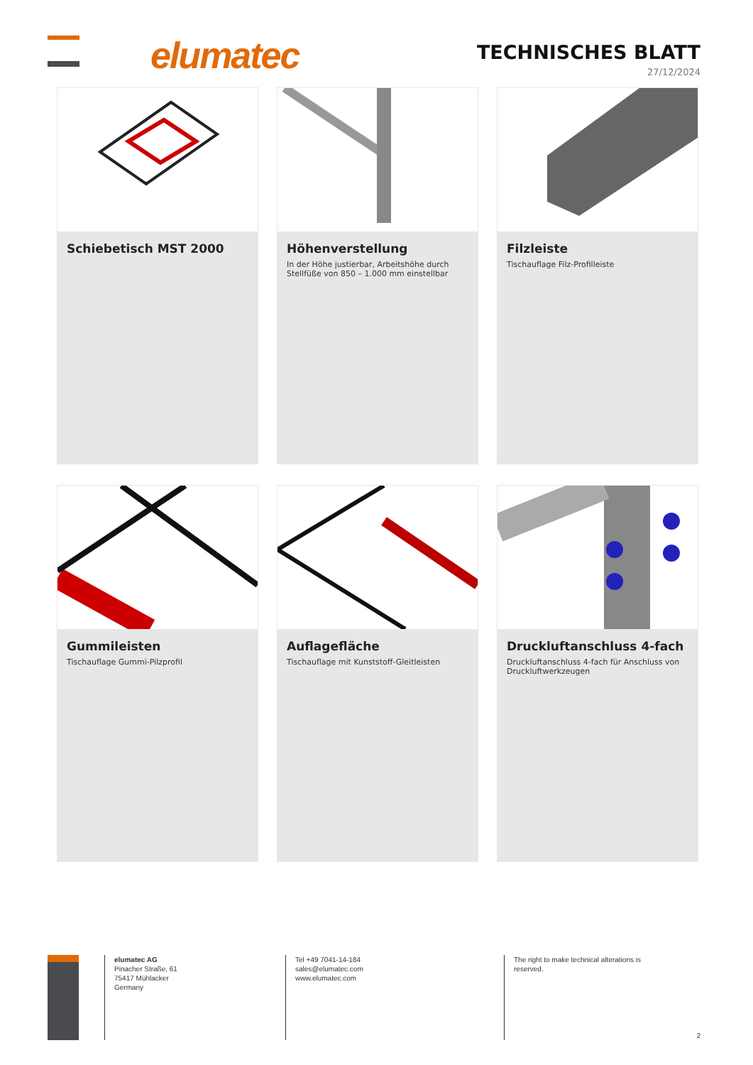elumatec TECHNISCHES BLATT
27/12/2024
Schiebetisch MST 2000
Höhenverstellung
In der Höhe justierbar, Arbeitshöhe durch Stellfüße von 850 – 1.000 mm einstellbar
Filzleiste
Tischauflage Filz-Profilleiste
Gummileisten
Tischauflage Gummi-Pilzprofil
Auflagefläche
Tischauflage mit Kunststoff-Gleitleisten
Druckluftanschluss 4-fach
Druckluftanschluss 4-fach für Anschluss von Druckluftwerkzeugen
elumatec AG
Pinacher Straße, 61
75417 Mühlacker
Germany
Tel +49 7041-14-184
sales@elumatec.com
www.elumatec.com
The right to make technical alterations is reserved.
2